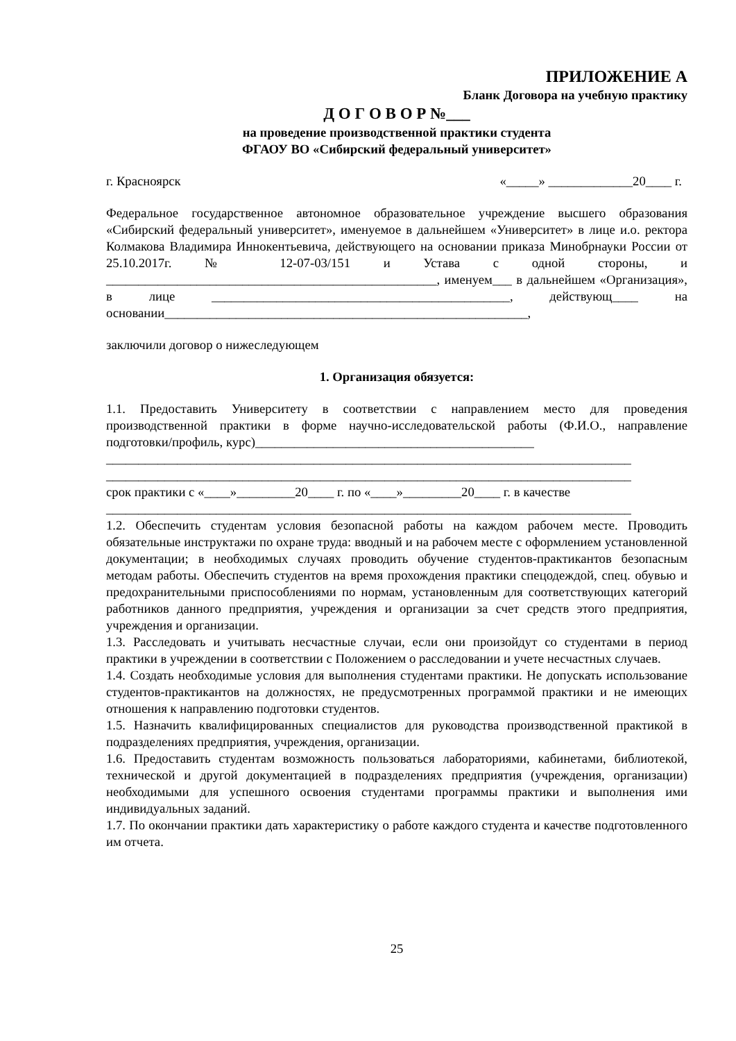ПРИЛОЖЕНИЕ А
Бланк Договора на учебную практику
Д О Г О В О Р №___
на проведение производственной практики студента
ФГАОУ ВО «Сибирский федеральный университет»
г. Красноярск «_____» _____________20____ г.
Федеральное государственное автономное образовательное учреждение высшего образования «Сибирский федеральный университет», именуемое в дальнейшем «Университет» в лице и.о. ректора Колмакова Владимира Иннокентьевича, действующего на основании приказа Минобрнауки России от 25.10.2017г. № 12-07-03/151 и Устава с одной стороны, и ___________________________________________________, именуем___ в дальнейшем «Организация», в лице ______________________________________________, действующ____ на основании________________________________________________________,
заключили договор о нижеследующем
1. Организация обязуется:
1.1. Предоставить Университету в соответствии с направлением место для проведения производственной практики в форме научно-исследовательской работы (Ф.И.О., направление подготовки/профиль, курс)___________________________________________
_________________________________________________________________________________
_________________________________________________________________________________
срок практики с «____»_________20____ г. по «____»_________20____ г. в качестве
_________________________________________________________________________________
1.2. Обеспечить студентам условия безопасной работы на каждом рабочем месте. Проводить обязательные инструктажи по охране труда: вводный и на рабочем месте с оформлением установленной документации; в необходимых случаях проводить обучение студентов-практикантов безопасным методам работы. Обеспечить студентов на время прохождения практики спецодеждой, спец. обувью и предохранительными приспособлениями по нормам, установленным для соответствующих категорий работников данного предприятия, учреждения и организации за счет средств этого предприятия, учреждения и организации.
1.3. Расследовать и учитывать несчастные случаи, если они произойдут со студентами в период практики в учреждении в соответствии с Положением о расследовании и учете несчастных случаев.
1.4. Создать необходимые условия для выполнения студентами практики. Не допускать использование студентов-практикантов на должностях, не предусмотренных программой практики и не имеющих отношения к направлению подготовки студентов.
1.5. Назначить квалифицированных специалистов для руководства производственной практикой в подразделениях предприятия, учреждения, организации.
1.6. Предоставить студентам возможность пользоваться лабораториями, кабинетами, библиотекой, технической и другой документацией в подразделениях предприятия (учреждения, организации) необходимыми для успешного освоения студентами программы практики и выполнения ими индивидуальных заданий.
1.7. По окончании практики дать характеристику о работе каждого студента и качестве подготовленного им отчета.
25